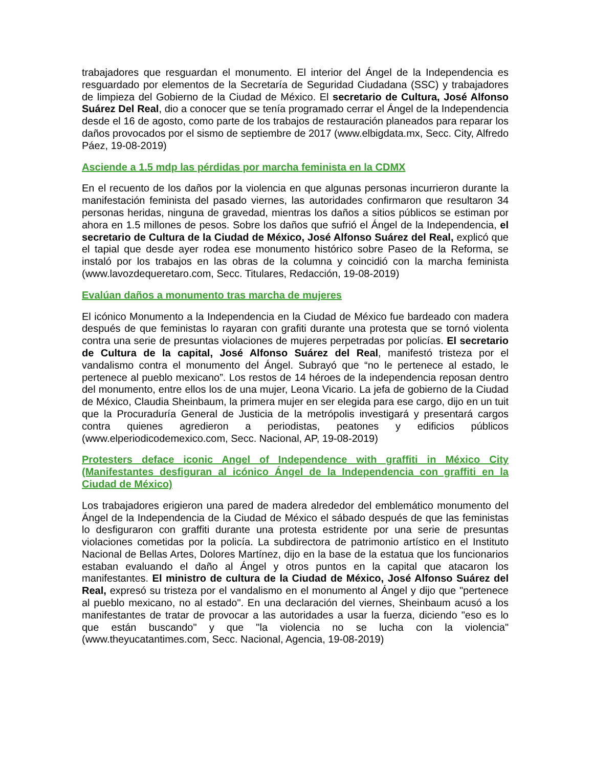trabajadores que resguardan el monumento. El interior del Ángel de la Independencia es resguardado por elementos de la Secretaría de Seguridad Ciudadana (SSC) y trabajadores de limpieza del Gobierno de la Ciudad de México. El secretario de Cultura, José Alfonso Suárez Del Real, dio a conocer que se tenía programado cerrar el Ángel de la Independencia desde el 16 de agosto, como parte de los trabajos de restauración planeados para reparar los daños provocados por el sismo de septiembre de 2017 (www.elbigdata.mx, Secc. City, Alfredo Páez, 19-08-2019)
Asciende a 1.5 mdp las pérdidas por marcha feminista en la CDMX
En el recuento de los daños por la violencia en que algunas personas incurrieron durante la manifestación feminista del pasado viernes, las autoridades confirmaron que resultaron 34 personas heridas, ninguna de gravedad, mientras los daños a sitios públicos se estiman por ahora en 1.5 millones de pesos. Sobre los daños que sufrió el Ángel de la Independencia, el secretario de Cultura de la Ciudad de México, José Alfonso Suárez del Real, explicó que el tapial que desde ayer rodea ese monumento histórico sobre Paseo de la Reforma, se instaló por los trabajos en las obras de la columna y coincidió con la marcha feminista (www.lavozdequeretaro.com, Secc. Titulares, Redacción, 19-08-2019)
Evalúan daños a monumento tras marcha de mujeres
El icónico Monumento a la Independencia en la Ciudad de México fue bardeado con madera después de que feministas lo rayaran con grafiti durante una protesta que se tornó violenta contra una serie de presuntas violaciones de mujeres perpetradas por policías. El secretario de Cultura de la capital, José Alfonso Suárez del Real, manifestó tristeza por el vandalismo contra el monumento del Ángel. Subrayó que “no le pertenece al estado, le pertenece al pueblo mexicano”. Los restos de 14 héroes de la independencia reposan dentro del monumento, entre ellos los de una mujer, Leona Vicario. La jefa de gobierno de la Ciudad de México, Claudia Sheinbaum, la primera mujer en ser elegida para ese cargo, dijo en un tuit que la Procuraduría General de Justicia de la metrópolis investigará y presentará cargos contra quienes agredieron a periodistas, peatones y edificios públicos (www.elperiodicodemexico.com, Secc. Nacional, AP, 19-08-2019)
Protesters deface iconic Angel of Independence with graffiti in México City (Manifestantes desfiguran al icónico Ángel de la Independencia con graffiti en la Ciudad de México)
Los trabajadores erigieron una pared de madera alrededor del emblemático monumento del Ángel de la Independencia de la Ciudad de México el sábado después de que las feministas lo desfiguraron con graffiti durante una protesta estridente por una serie de presuntas violaciones cometidas por la policía. La subdirectora de patrimonio artístico en el Instituto Nacional de Bellas Artes, Dolores Martínez, dijo en la base de la estatua que los funcionarios estaban evaluando el daño al Ángel y otros puntos en la capital que atacaron los manifestantes. El ministro de cultura de la Ciudad de México, José Alfonso Suárez del Real, expresó su tristeza por el vandalismo en el monumento al Ángel y dijo que "pertenece al pueblo mexicano, no al estado". En una declaración del viernes, Sheinbaum acusó a los manifestantes de tratar de provocar a las autoridades a usar la fuerza, diciendo "eso es lo que están buscando" y que "la violencia no se lucha con la violencia" (www.theyucatantimes.com, Secc. Nacional, Agencia, 19-08-2019)